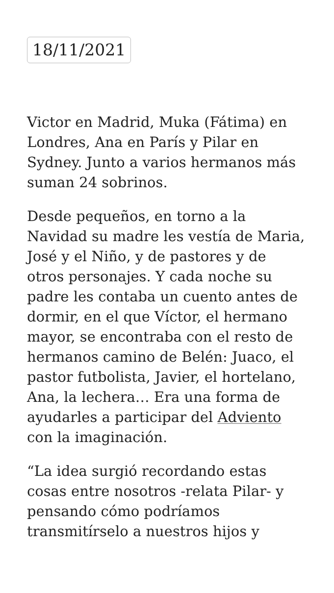18/11/2021
Victor en Madrid, Muka (Fátima) en Londres, Ana en París y Pilar en Sydney. Junto a varios hermanos más suman 24 sobrinos.
Desde pequeños, en torno a la Navidad su madre les vestía de Maria, José y el Niño, y de pastores y de otros personajes. Y cada noche su padre les contaba un cuento antes de dormir, en el que Víctor, el hermano mayor, se encontraba con el resto de hermanos camino de Belén: Juaco, el pastor futbolista, Javier, el hortelano, Ana, la lechera… Era una forma de ayudarles a participar del Adviento con la imaginación.
“La idea surgió recordando estas cosas entre nosotros -relata Pilar- y pensando cómo podríamos transmitírselo a nuestros hijos y